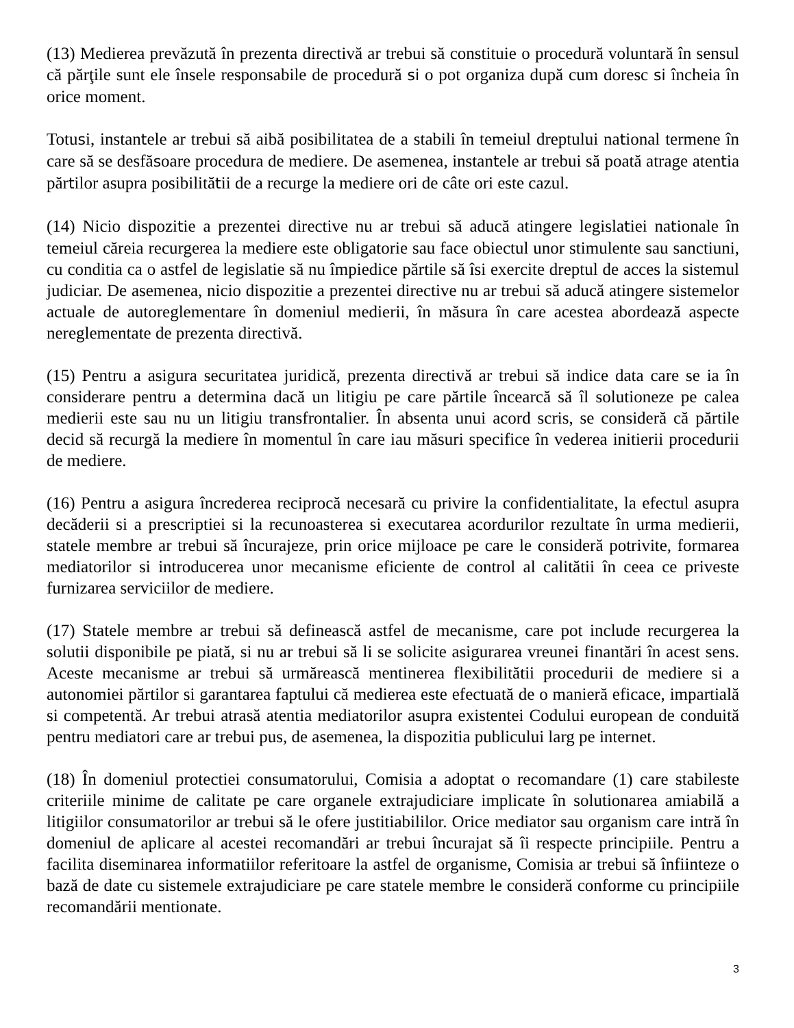(13) Medierea prevăzută în prezenta directivă ar trebui să constituie o procedură voluntară în sensul că părţile sunt ele însele responsabile de procedură si o pot organiza după cum doresc si încheia în orice moment.
Totusi, instantele ar trebui să aibă posibilitatea de a stabili în temeiul dreptului national termene în care să se desfăsoare procedura de mediere. De asemenea, instantele ar trebui să poată atrage atentia părtilor asupra posibilitătii de a recurge la mediere ori de câte ori este cazul.
(14) Nicio dispozitie a prezentei directive nu ar trebui să aducă atingere legislatiei nationale în temeiul căreia recurgerea la mediere este obligatorie sau face obiectul unor stimulente sau sanctiuni, cu conditia ca o astfel de legislatie să nu împiedice părtile să îsi exercite dreptul de acces la sistemul judiciar. De asemenea, nicio dispozitie a prezentei directive nu ar trebui să aducă atingere sistemelor actuale de autoreglementare în domeniul medierii, în măsura în care acestea abordează aspecte nereglementate de prezenta directivă.
(15) Pentru a asigura securitatea juridică, prezenta directivă ar trebui să indice data care se ia în considerare pentru a determina dacă un litigiu pe care părtile încearcă să îl solutioneze pe calea medierii este sau nu un litigiu transfrontalier. În absenta unui acord scris, se consideră că părtile decid să recurgă la mediere în momentul în care iau măsuri specifice în vederea initierii procedurii de mediere.
(16) Pentru a asigura încrederea reciprocă necesară cu privire la confidentialitate, la efectul asupra decăderii si a prescriptiei si la recunoasterea si executarea acordurilor rezultate în urma medierii, statele membre ar trebui să încurajeze, prin orice mijloace pe care le consideră potrivite, formarea mediatorilor si introducerea unor mecanisme eficiente de control al calitătii în ceea ce priveste furnizarea serviciilor de mediere.
(17) Statele membre ar trebui să definească astfel de mecanisme, care pot include recurgerea la solutii disponibile pe piată, si nu ar trebui să li se solicite asigurarea vreunei finantări în acest sens. Aceste mecanisme ar trebui să urmărească mentinerea flexibilitătii procedurii de mediere si a autonomiei părtilor si garantarea faptului că medierea este efectuată de o manieră eficace, impartială si competentă. Ar trebui atrasă atentia mediatorilor asupra existentei Codului european de conduită pentru mediatori care ar trebui pus, de asemenea, la dispozitia publicului larg pe internet.
(18) În domeniul protectiei consumatorului, Comisia a adoptat o recomandare (1) care stabileste criteriile minime de calitate pe care organele extrajudiciare implicate în solutionarea amiabilă a litigiilor consumatorilor ar trebui să le ofere justitiabililor. Orice mediator sau organism care intră în domeniul de aplicare al acestei recomandări ar trebui încurajat să îi respecte principiile. Pentru a facilita diseminarea informatiilor referitoare la astfel de organisme, Comisia ar trebui să înfiinteze o bază de date cu sistemele extrajudiciare pe care statele membre le consideră conforme cu principiile recomandării mentionate.
3